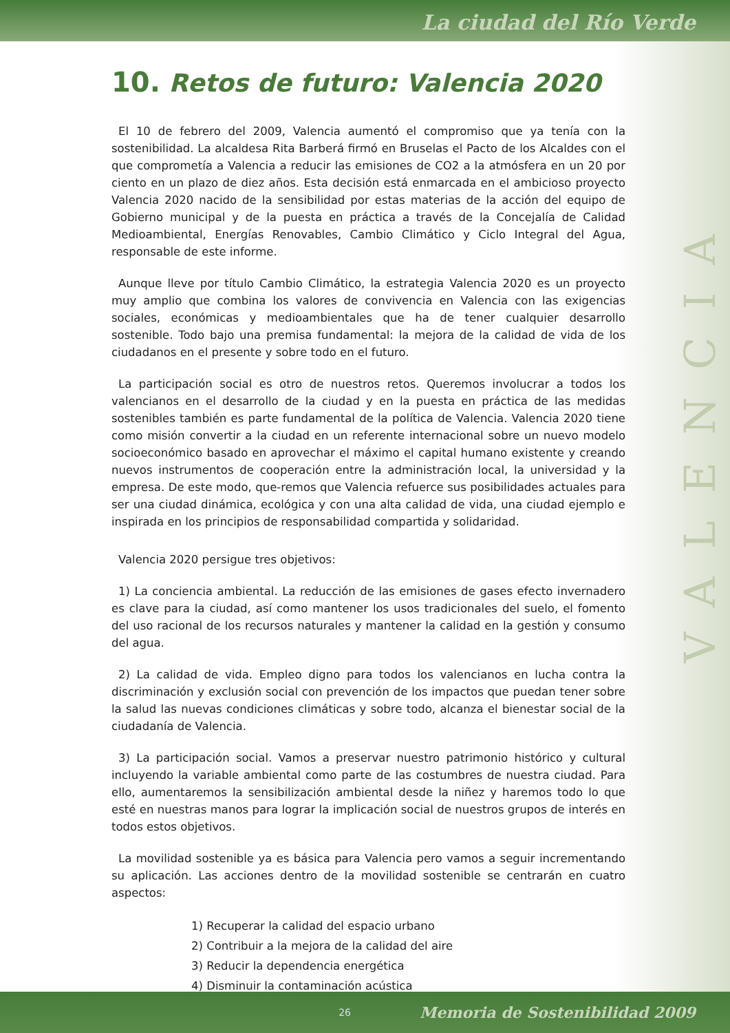La ciudad del Río Verde
VALENCIA
10. Retos de futuro: Valencia 2020
El 10 de febrero del 2009, Valencia aumentó el compromiso que ya tenía con la sostenibilidad. La alcaldesa Rita Barberá firmó en Bruselas el Pacto de los Alcaldes con el que comprometía a Valencia a reducir las emisiones de CO2 a la atmósfera en un 20 por ciento en un plazo de diez años. Esta decisión está enmarcada en el ambicioso proyecto Valencia 2020 nacido de la sensibilidad por estas materias de la acción del equipo de Gobierno municipal y de la puesta en práctica a través de la Concejalía de Calidad Medioambiental, Energías Renovables, Cambio Climático y Ciclo Integral del Agua, responsable de este informe.
Aunque lleve por título Cambio Climático, la estrategia Valencia 2020 es un proyecto muy amplio que combina los valores de convivencia en Valencia con las exigencias sociales, económicas y medioambientales que ha de tener cualquier desarrollo sostenible. Todo bajo una premisa fundamental: la mejora de la calidad de vida de los ciudadanos en el presente y sobre todo en el futuro.
La participación social es otro de nuestros retos. Queremos involucrar a todos los valencianos en el desarrollo de la ciudad y en la puesta en práctica de las medidas sostenibles también es parte fundamental de la política de Valencia. Valencia 2020 tiene como misión convertir a la ciudad en un referente internacional sobre un nuevo modelo socioeconómico basado en aprovechar el máximo el capital humano existente y creando nuevos instrumentos de cooperación entre la administración local, la universidad y la empresa. De este modo, que-remos que Valencia refuerce sus posibilidades actuales para ser una ciudad dinámica, ecológica y con una alta calidad de vida, una ciudad ejemplo e inspirada en los principios de responsabilidad compartida y solidaridad.
Valencia 2020 persigue tres objetivos:
1) La conciencia ambiental. La reducción de las emisiones de gases efecto invernadero es clave para la ciudad, así como mantener los usos tradicionales del suelo, el fomento del uso racional de los recursos naturales y mantener la calidad en la gestión y consumo del agua.
2) La calidad de vida. Empleo digno para todos los valencianos en lucha contra la discriminación y exclusión social con prevención de los impactos que puedan tener sobre la salud las nuevas condiciones climáticas y sobre todo, alcanza el bienestar social de la ciudadanía de Valencia.
3) La participación social. Vamos a preservar nuestro patrimonio histórico y cultural incluyendo la variable ambiental como parte de las costumbres de nuestra ciudad. Para ello, aumentaremos la sensibilización ambiental desde la niñez y haremos todo lo que esté en nuestras manos para lograr la implicación social de nuestros grupos de interés en todos estos objetivos.
La movilidad sostenible ya es básica para Valencia pero vamos a seguir incrementando su aplicación. Las acciones dentro de la movilidad sostenible se centrarán en cuatro aspectos:
1) Recuperar la calidad del espacio urbano
2) Contribuir a la mejora de la calidad del aire
3) Reducir la dependencia energética
4) Disminuir la contaminación acústica
26 Memoria de Sostenibilidad 2009